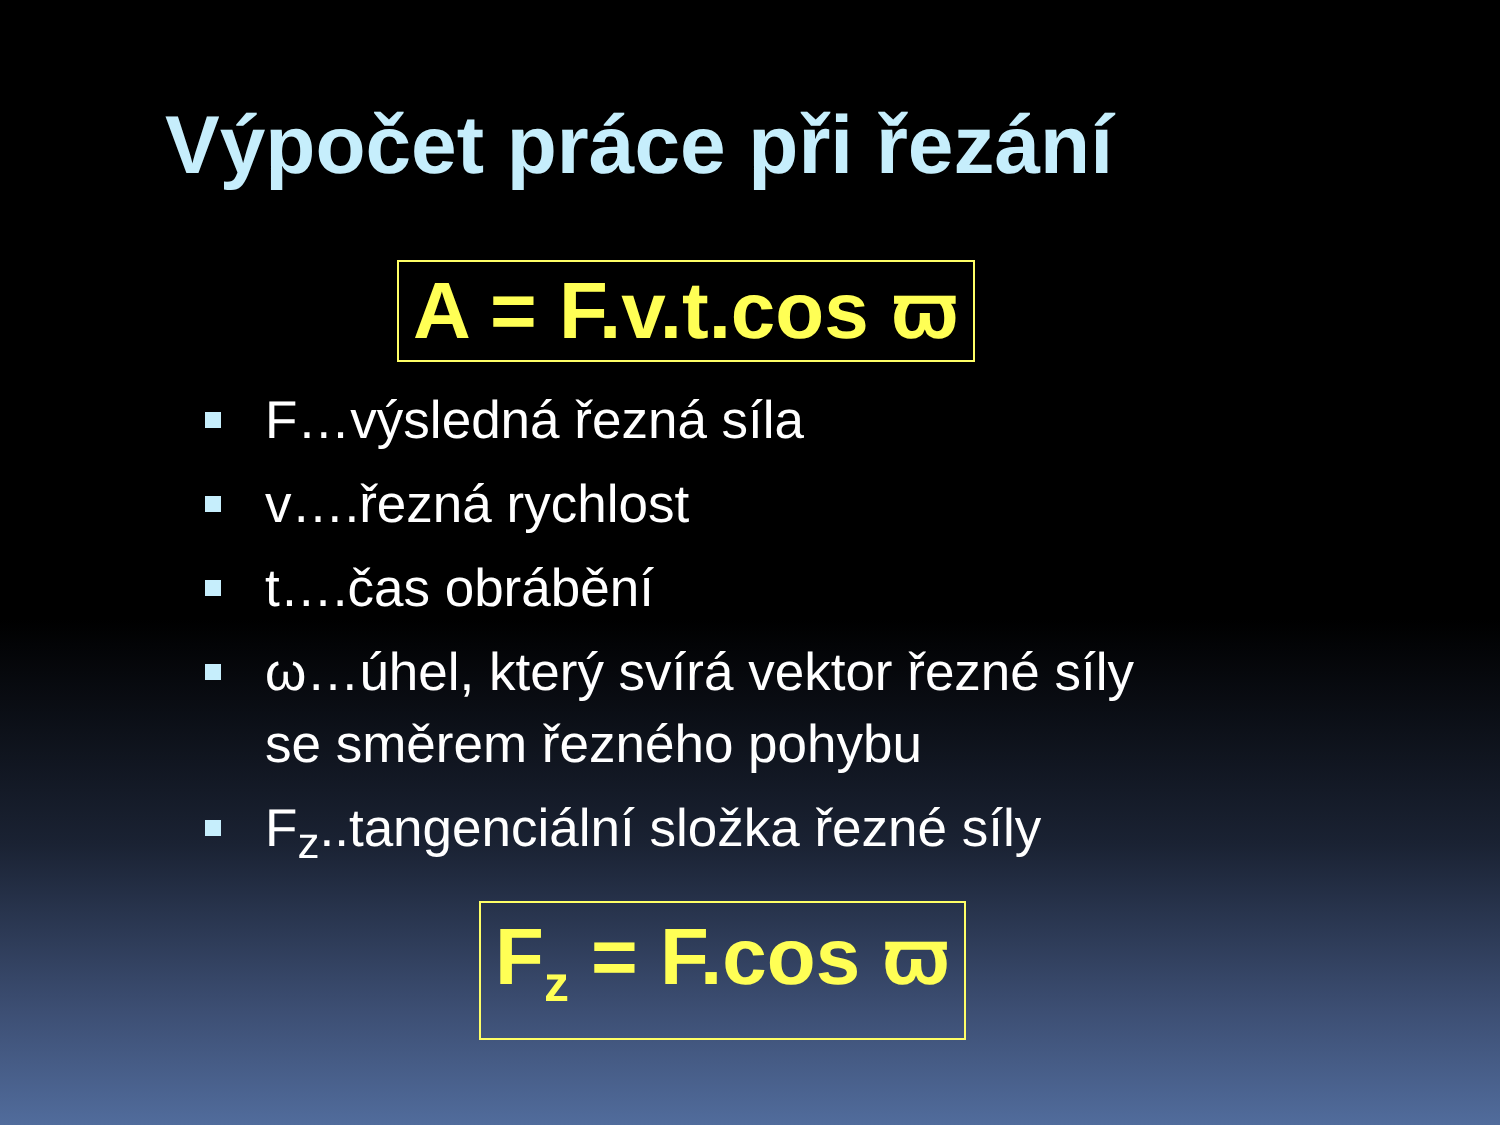Výpočet práce při řezání
A = F.v.t.cos ϖ
F…výsledná řezná síla
v….řezná rychlost
t….čas obrábění
ω…úhel, který svírá vektor řezné síly
se směrem řezného pohybu
F<sub>z</sub>..tangenciální složka řezné síly
F<sub>z</sub> = F.cos ϖ